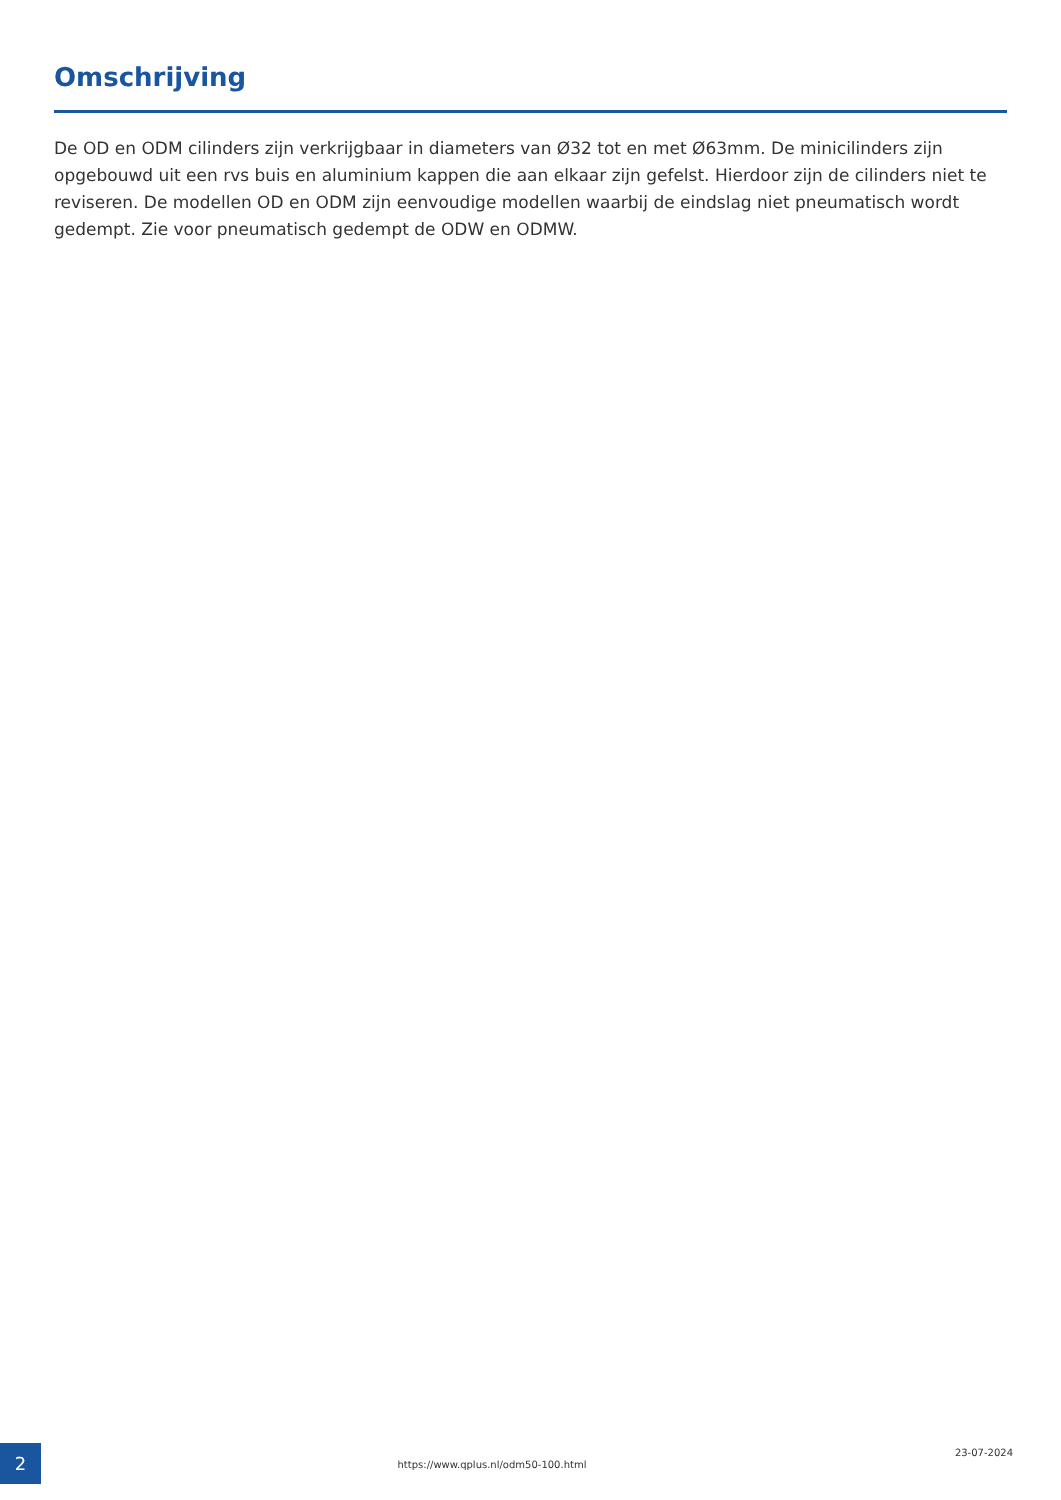Omschrijving
De OD en ODM cilinders zijn verkrijgbaar in diameters van Ø32 tot en met Ø63mm. De minicilinders zijn opgebouwd uit een rvs buis en aluminium kappen die aan elkaar zijn gefelst. Hierdoor zijn de cilinders niet te reviseren. De modellen OD en ODM zijn eenvoudige modellen waarbij de eindslag niet pneumatisch wordt gedempt. Zie voor pneumatisch gedempt de ODW en ODMW.
2
https://www.qplus.nl/odm50-100.html
23-07-2024